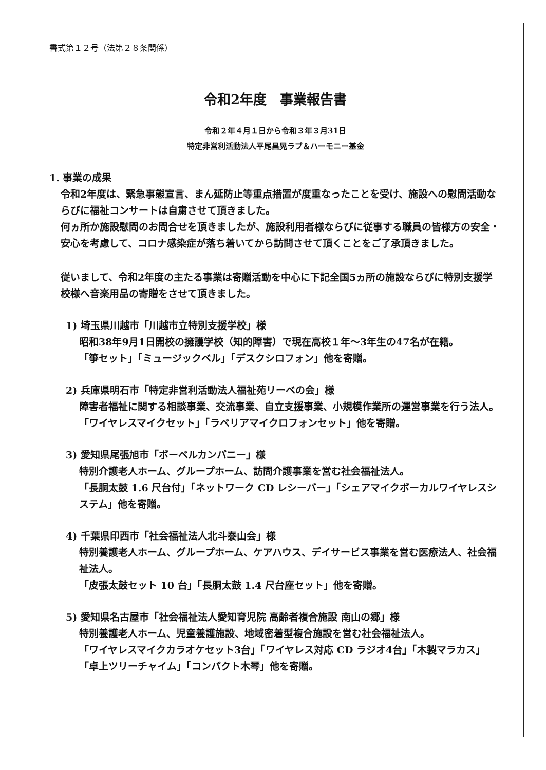書式第１２号（法第２８条関係）
令和2年度　事業報告書
令和２年４月１日から令和３年３月31日
特定非営利活動法人平尾昌晃ラブ＆ハーモニー基金
1. 事業の成果
令和2年度は、緊急事態宣言、まん延防止等重点措置が度重なったことを受け、施設への慰問活動ならびに福祉コンサートは自粛させて頂きました。
何ヵ所か施設慰問のお問合せを頂きましたが、施設利用者様ならびに従事する職員の皆様方の安全・安心を考慮して、コロナ感染症が落ち着いてから訪問させて頂くことをご了承頂きました。
従いまして、令和2年度の主たる事業は寄贈活動を中心に下記全国5ヵ所の施設ならびに特別支援学校様へ音楽用品の寄贈をさせて頂きました。
1) 埼玉県川越市「川越市立特別支援学校」様
昭和38年9月1日開校の擁護学校（知的障害）で現在高校１年～3年生の47名が在籍。
「箏セット」「ミュージックベル」「デスクシロフォン」他を寄贈。
2) 兵庫県明石市「特定非営利活動法人福祉苑リーベの会」様
障害者福祉に関する相談事業、交流事業、自立支援事業、小規模作業所の運営事業を行う法人。「ワイヤレスマイクセット」「ラベリアマイクロフォンセット」他を寄贈。
3) 愛知県尾張旭市「ボーベルカンパニー」様
特別介護老人ホーム、グループホーム、訪問介護事業を営む社会福祉法人。
「長胴太鼓 1.6 尺台付」「ネットワーク CD レシーバー」「シェアマイクボーカルワイヤレスシステム」他を寄贈。
4) 千葉県印西市「社会福祉法人北斗泰山会」様
特別養護老人ホーム、グループホーム、ケアハウス、デイサービス事業を営む医療法人、社会福祉法人。
「皮張太鼓セット 10 台」「長胴太鼓 1.4 尺台座セット」他を寄贈。
5) 愛知県名古屋市「社会福祉法人愛知育児院 高齢者複合施設 南山の郷」様
特別養護老人ホーム、児童養護施設、地域密着型複合施設を営む社会福祉法人。
「ワイヤレスマイクカラオケセット3台」「ワイヤレス対応 CD ラジオ4台」「木製マラカス」
「卓上ツリーチャイム」「コンパクト木琴」他を寄贈。